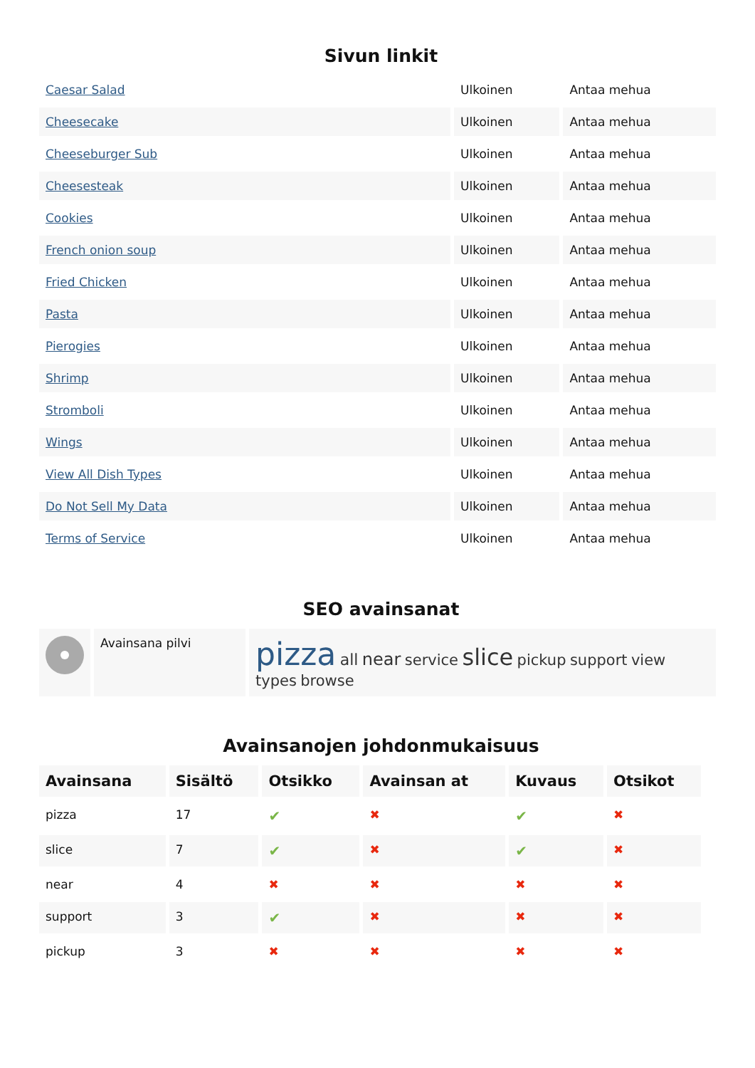Sivun linkit
| Caesar Salad | Ulkoinen | Antaa mehua |
| Cheesecake | Ulkoinen | Antaa mehua |
| Cheeseburger Sub | Ulkoinen | Antaa mehua |
| Cheesesteak | Ulkoinen | Antaa mehua |
| Cookies | Ulkoinen | Antaa mehua |
| French onion soup | Ulkoinen | Antaa mehua |
| Fried Chicken | Ulkoinen | Antaa mehua |
| Pasta | Ulkoinen | Antaa mehua |
| Pierogies | Ulkoinen | Antaa mehua |
| Shrimp | Ulkoinen | Antaa mehua |
| Stromboli | Ulkoinen | Antaa mehua |
| Wings | Ulkoinen | Antaa mehua |
| View All Dish Types | Ulkoinen | Antaa mehua |
| Do Not Sell My Data | Ulkoinen | Antaa mehua |
| Terms of Service | Ulkoinen | Antaa mehua |
SEO avainsanat
| | Avainsana pilvi | pizza all near service slice pickup support view types browse |
Avainsanojen johdonmukaisuus
| Avainsana | Sisältö | Otsikko | Avainsan at | Kuvaus | Otsikot |
| --- | --- | --- | --- | --- | --- |
| pizza | 17 | ✔ | ✖ | ✔ | ✖ |
| slice | 7 | ✔ | ✖ | ✔ | ✖ |
| near | 4 | ✖ | ✖ | ✖ | ✖ |
| support | 3 | ✔ | ✖ | ✖ | ✖ |
| pickup | 3 | ✖ | ✖ | ✖ | ✖ |